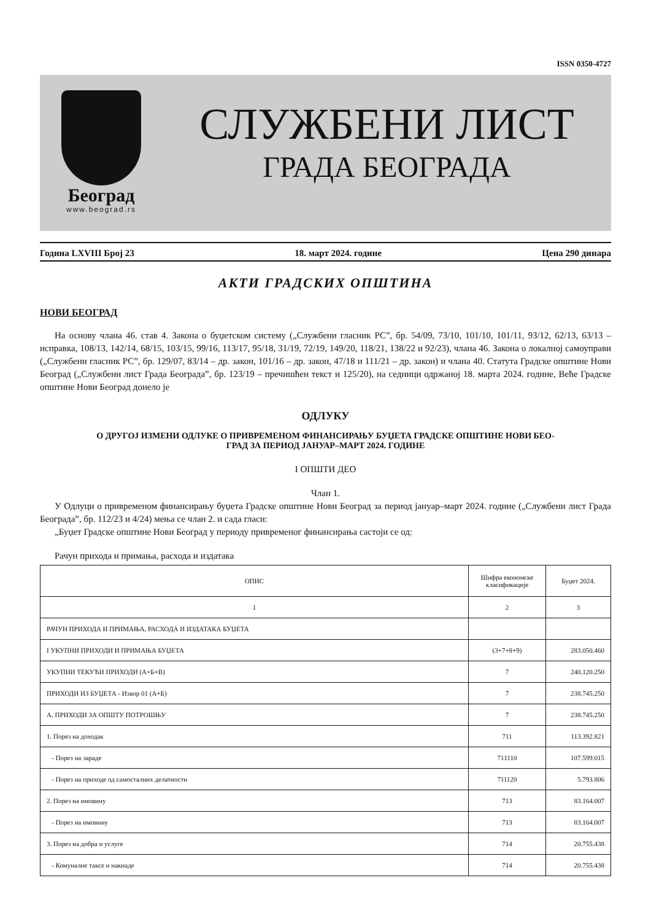ISSN 0350-4727
Београд
www.beograd.rs
СЛУЖБЕНИ ЛИСТ
ГРАДА БЕОГРАДА
Година LXVIII Број 23 18. март 2024. године Цена 290 динара
АКТИ ГРАДСКИХ ОПШТИНА
НОВИ БЕОГРАД
На основу члана 46. став 4. Закона о буџетском систему („Службени гласник РС”, бр. 54/09, 73/10, 101/10, 101/11, 93/12, 62/13, 63/13 – исправка, 108/13, 142/14, 68/15, 103/15, 99/16, 113/17, 95/18, 31/19, 72/19, 149/20, 118/21, 138/22 и 92/23), члана 46. Закона о локалној самоуправи („Службени гласник РС”, бр. 129/07, 83/14 – др. закон, 101/16 – др. закон, 47/18 и 111/21 – др. закон) и члана 40. Статута Градске општине Нови Београд („Службени лист Града Београда”, бр. 123/19 – пречишћен текст и 125/20), на седници одржаној 18. марта 2024. године, Веће Градске општине Нови Београд донело је
ОДЛУКУ
О ДРУГОЈ ИЗМЕНИ ОДЛУКЕ О ПРИВРЕМЕНОМ ФИНАНСИРАЊУ БУЏЕТА ГРАДСКЕ ОПШТИНЕ НОВИ БЕО-
ГРАД ЗА ПЕРИОД ЈАНУАР–МАРТ 2024. ГОДИНЕ
I ОПШТИ ДЕО
Члан 1.
У Одлуци о привременом финансирању буџета Градске општине Нови Београд за период јануар–март 2024. године („Службени лист Града Београда”, бр. 112/23 и 4/24) мења се члан 2. и сада гласи:
„Буџет Градске општине Нови Београд у периоду привременог финансирања састоји се од:
Рачун прихода и примања, расхода и издатака
| ОПИС | Шифра економске класификације | Буџет 2024. |
| --- | --- | --- |
| 1 | 2 | 3 |
| РАЧУН ПРИХОДА И ПРИМАЊА, РАСХОДА И ИЗДАТАКА БУЏЕТА | | |
| I УКУПНИ ПРИХОДИ И ПРИМАЊА БУЏЕТА | (3+7+8+9) | 283.050.460 |
| УКУПНИ ТЕКУЋИ ПРИХОДИ (А+Б+В) | 7 | 240.120.250 |
| ПРИХОДИ ИЗ БУЏЕТА - Извор 01 (А+Б) | 7 | 238.745.250 |
| А. ПРИХОДИ ЗА ОПШТУ ПОТРОШЊУ | 7 | 238.745.250 |
| 1. Порез на доходак | 711 | 113.392.821 |
| - Порез на зараде | 711110 | 107.599.015 |
| - Порез на приходе од самосталних делатности | 711120 | 5.793.806 |
| 2. Порез на имовину | 713 | 83.164.007 |
| - Порез на имовину | 713 | 83.164.007 |
| 3. Порез на добра и услуге | 714 | 20.755.438 |
| - Комуналне таксе и накнаде | 714 | 20.755.438 |